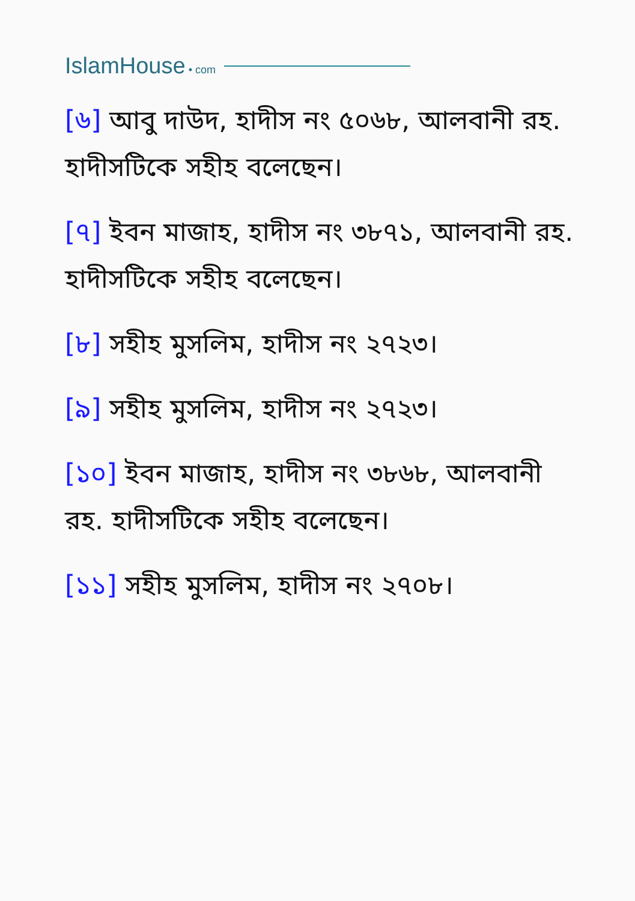IslamHouse • com
[৬] আবু দাউদ, হাদীস নং ৫০৬৮, আলবানী রহ. হাদীসটিকে সহীহ বলেছেন।
[৭] ইবন মাজাহ, হাদীস নং ৩৮৭১, আলবানী রহ. হাদীসটিকে সহীহ বলেছেন।
[৮] সহীহ মুসলিম, হাদীস নং ২৭২৩।
[৯] সহীহ মুসলিম, হাদীস নং ২৭২৩।
[১০] ইবন মাজাহ, হাদীস নং ৩৮৬৮, আলবানী রহ. হাদীসটিকে সহীহ বলেছেন।
[১১] সহীহ মুসলিম, হাদীস নং ২৭০৮।